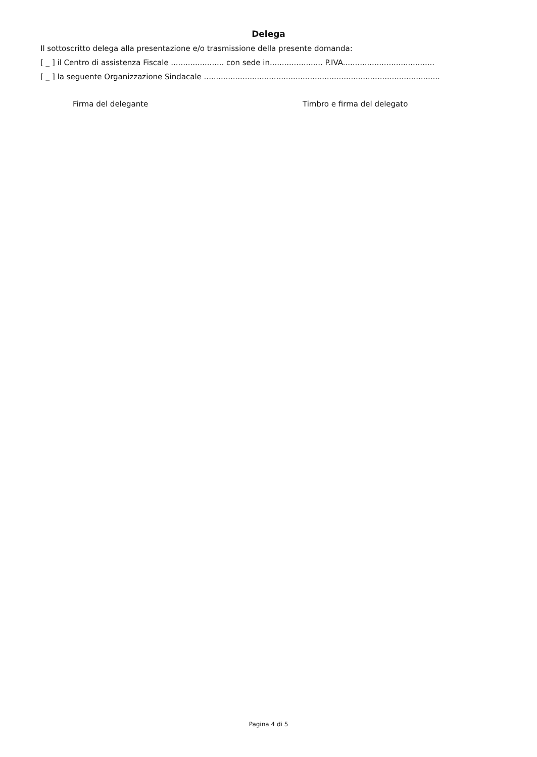Delega
Il sottoscritto delega alla presentazione e/o trasmissione della presente domanda:
[ _ ] il Centro di assistenza Fiscale ...................... con sede in...................... P.IVA......................................
[ _ ] la seguente Organizzazione Sindacale ..................................................................................................
Firma del delegante Timbro e firma del delegato
Pagina 4 di 5